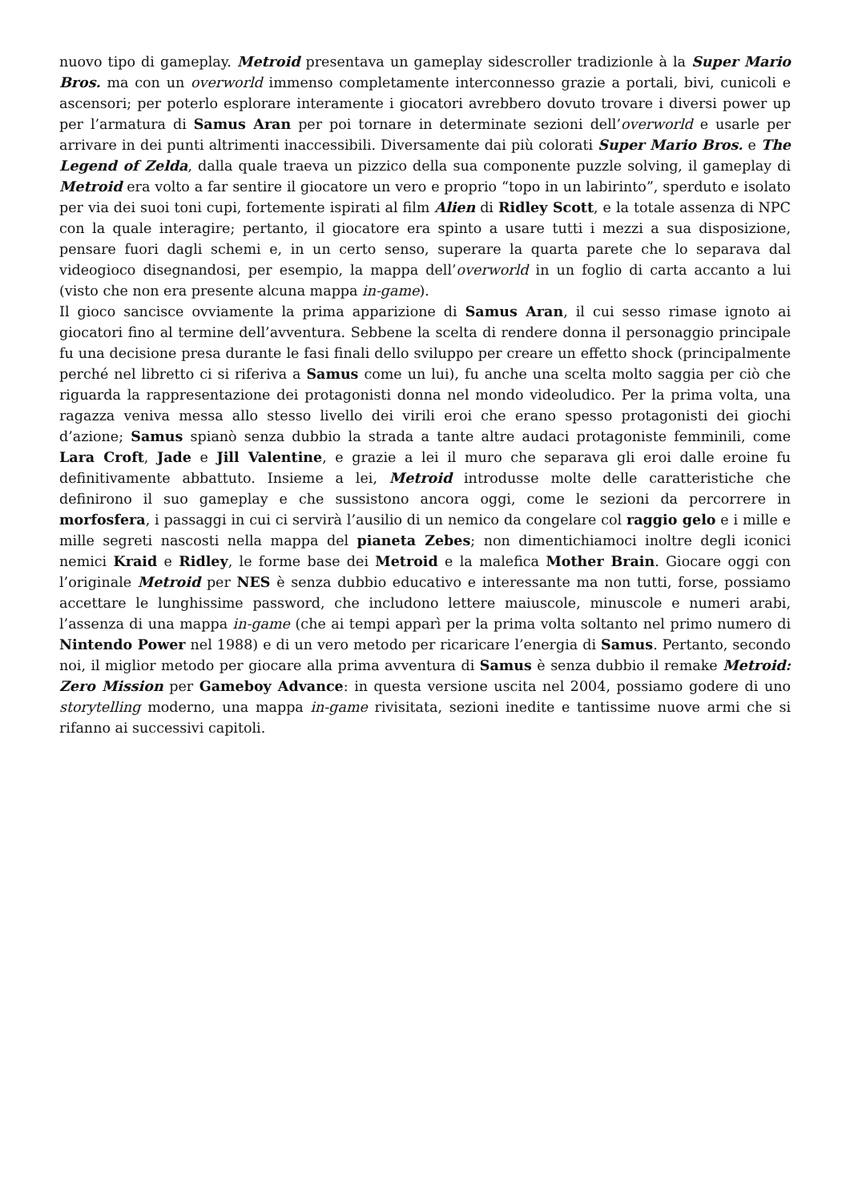nuovo tipo di gameplay. Metroid presentava un gameplay sidescroller tradizionle à la Super Mario Bros. ma con un overworld immenso completamente interconnesso grazie a portali, bivi, cunicoli e ascensori; per poterlo esplorare interamente i giocatori avrebbero dovuto trovare i diversi power up per l’armatura di Samus Aran per poi tornare in determinate sezioni dell’overworld e usarle per arrivare in dei punti altrimenti inaccessibili. Diversamente dai più colorati Super Mario Bros. e The Legend of Zelda, dalla quale traeva un pizzico della sua componente puzzle solving, il gameplay di Metroid era volto a far sentire il giocatore un vero e proprio “topo in un labirinto”, sperduto e isolato per via dei suoi toni cupi, fortemente ispirati al film Alien di Ridley Scott, e la totale assenza di NPC con la quale interagire; pertanto, il giocatore era spinto a usare tutti i mezzi a sua disposizione, pensare fuori dagli schemi e, in un certo senso, superare la quarta parete che lo separava dal videogioco disegnandosi, per esempio, la mappa dell’overworld in un foglio di carta accanto a lui (visto che non era presente alcuna mappa in-game).
Il gioco sancisce ovviamente la prima apparizione di Samus Aran, il cui sesso rimase ignoto ai giocatori fino al termine dell’avventura. Sebbene la scelta di rendere donna il personaggio principale fu una decisione presa durante le fasi finali dello sviluppo per creare un effetto shock (principalmente perché nel libretto ci si riferiva a Samus come un lui), fu anche una scelta molto saggia per ciò che riguarda la rappresentazione dei protagonisti donna nel mondo videoludico. Per la prima volta, una ragazza veniva messa allo stesso livello dei virili eroi che erano spesso protagonisti dei giochi d’azione; Samus spianò senza dubbio la strada a tante altre audaci protagoniste femminili, come Lara Croft, Jade e Jill Valentine, e grazie a lei il muro che separava gli eroi dalle eroine fu definitivamente abbattuto. Insieme a lei, Metroid introdusse molte delle caratteristiche che definirono il suo gameplay e che sussistono ancora oggi, come le sezioni da percorrere in morfosfera, i passaggi in cui ci servirà l’ausilio di un nemico da congelare col raggio gelo e i mille e mille segreti nascosti nella mappa del pianeta Zebes; non dimentichiamoci inoltre degli iconici nemici Kraid e Ridley, le forme base dei Metroid e la malefica Mother Brain. Giocare oggi con l’originale Metroid per NES è senza dubbio educativo e interessante ma non tutti, forse, possiamo accettare le lunghissime password, che includono lettere maiuscole, minuscole e numeri arabi, l’assenza di una mappa in-game (che ai tempi apparì per la prima volta soltanto nel primo numero di Nintendo Power nel 1988) e di un vero metodo per ricaricare l’energia di Samus. Pertanto, secondo noi, il miglior metodo per giocare alla prima avventura di Samus è senza dubbio il remake Metroid: Zero Mission per Gameboy Advance: in questa versione uscita nel 2004, possiamo godere di uno storytelling moderno, una mappa in-game rivisitata, sezioni inedite e tantissime nuove armi che si rifanno ai successivi capitoli.